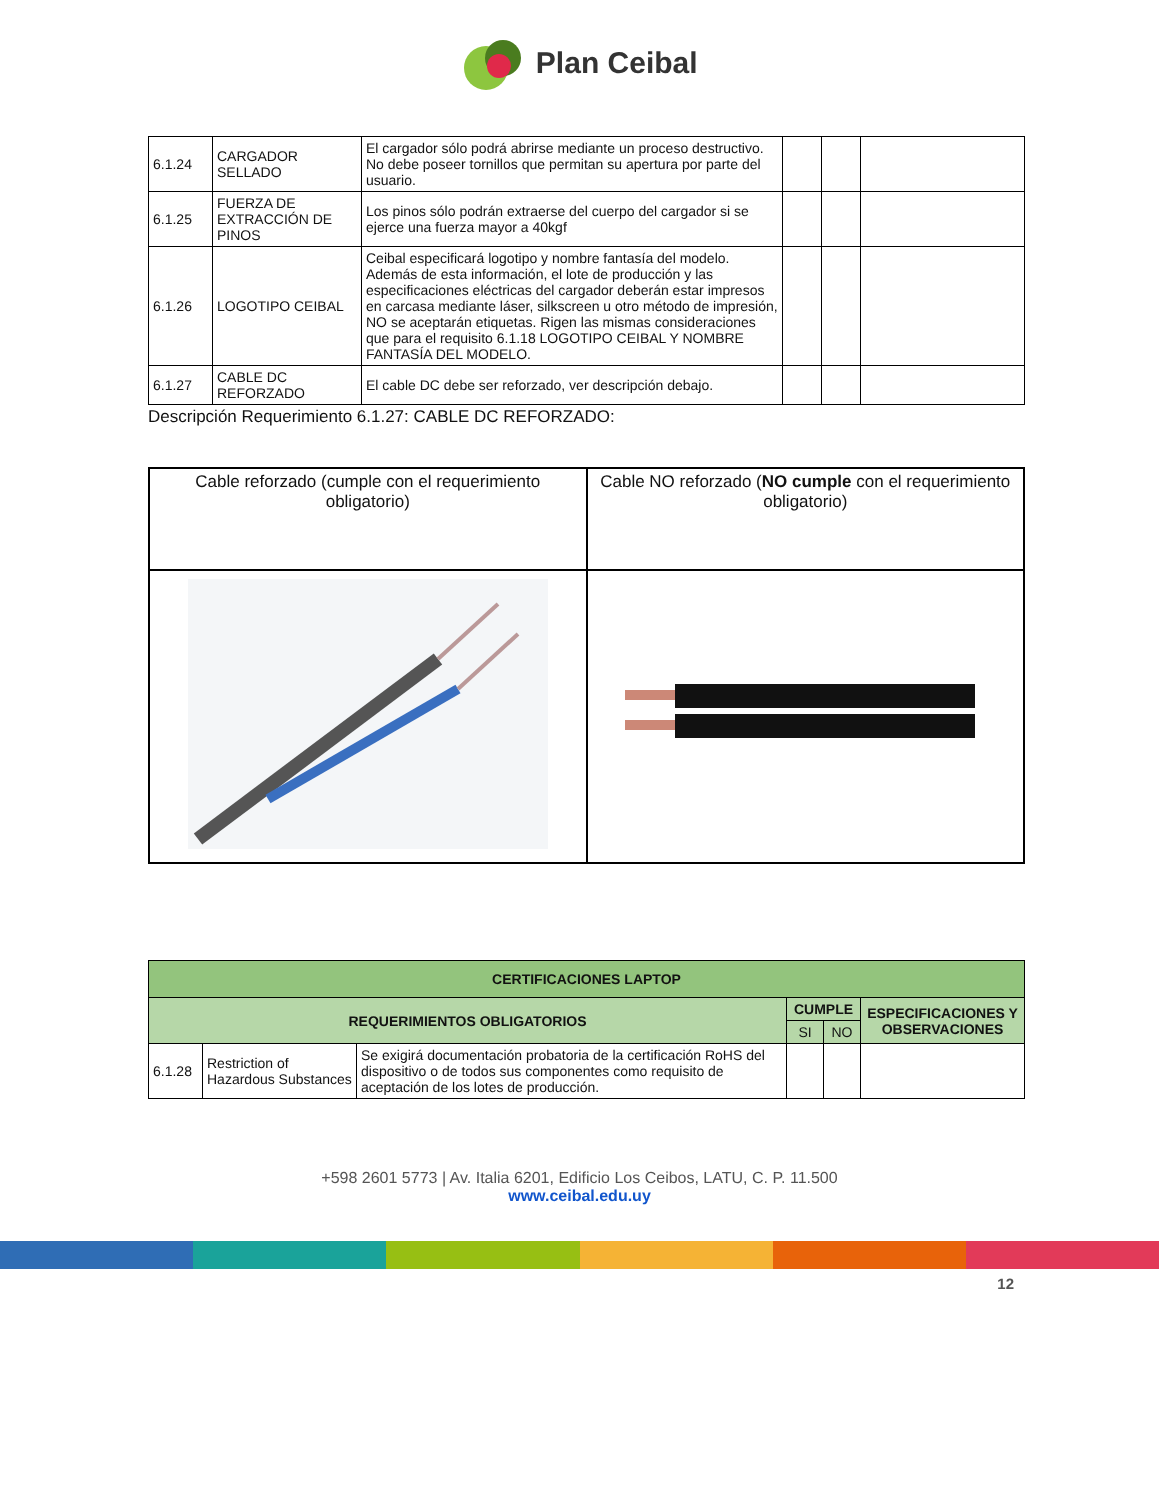Plan Ceibal
| 6.1.24 | CARGADOR SELLADO | El cargador sólo podrá abrirse mediante un proceso destructivo. No debe poseer tornillos que permitan su apertura por parte del usuario. | | | |
| 6.1.25 | FUERZA DE EXTRACCIÓN DE PINOS | Los pinos sólo podrán extraerse del cuerpo del cargador si se ejerce una fuerza mayor a 40kgf | | | |
| 6.1.26 | LOGOTIPO CEIBAL | Ceibal especificará logotipo y nombre fantasía del modelo. Además de esta información, el lote de producción y las especificaciones eléctricas del cargador deberán estar impresos en carcasa mediante láser, silkscreen u otro método de impresión, NO se aceptarán etiquetas. Rigen las mismas consideraciones que para el requisito 6.1.18 LOGOTIPO CEIBAL Y NOMBRE FANTASÍA DEL MODELO. | | | |
| 6.1.27 | CABLE DC REFORZADO | El cable DC debe ser reforzado, ver descripción debajo. | | | |
Descripción Requerimiento 6.1.27: CABLE DC REFORZADO:
| Cable reforzado (cumple con el requerimiento obligatorio) | Cable NO reforzado ( NO cumple con el requerimiento obligatorio) |
| CERTIFICACIONES LAPTOP | | | | | |
| REQUERIMIENTOS OBLIGATORIOS | | | CUMPLE | | ESPECIFICACIONES Y OBSERVACIONES |
| | | | SI | NO | |
| 6.1.28 | Restriction of Hazardous Substances | Se exigirá documentación probatoria de la certificación RoHS del dispositivo o de todos sus componentes como requisito de aceptación de los lotes de producción. | | | |
+598 2601 5773 | Av. Italia 6201, Edificio Los Ceibos, LATU, C. P. 11.500
www.ceibal.edu.uy
12